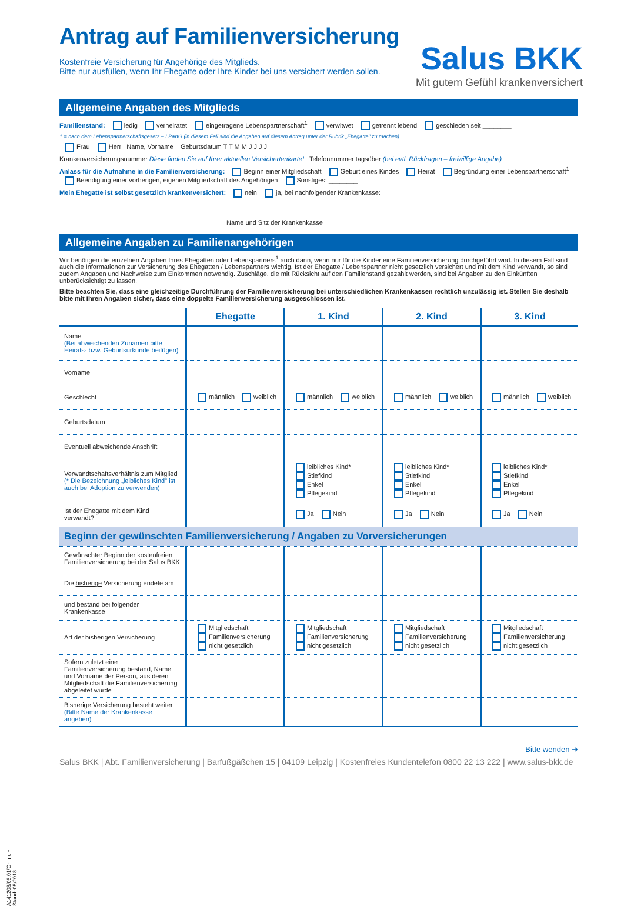Salus BKK
Mit gutem Gefühl krankenversichert
Antrag auf Familienversicherung
Kostenfreie Versicherung für Angehörige des Mitglieds.
Bitte nur ausfüllen, wenn Ihr Ehegatte oder Ihre Kinder bei uns versichert werden sollen.
Allgemeine Angaben des Mitglieds
Familienstand: ledig verheiratet eingetragene Lebenspartnerschaft<sup>1</sup> verwitwet getrennt lebend geschieden seit ________
1 = nach dem Lebenspartnerschaftsgesetz – LPartG (in diesem Fall sind die Angaben auf diesem Antrag unter der Rubrik „Ehegatte" zu machen)
Frau Herr Name, Vorname Geburtsdatum T T M M J J J J
Krankenversicherungsnummer Diese finden Sie auf Ihrer aktuellen Versichertenkarte! Telefonnummer tagsüber (bei evtl. Rückfragen – freiwillige Angabe)
Anlass für die Aufnahme in die Familienversicherung: Beginn einer Mitgliedschaft Geburt eines Kindes Heirat Begründung einer Lebenspartnerschaft<sup>1</sup>
Beendigung einer vorherigen, eigenen Mitgliedschaft des Angehörigen Sonstiges: ________
Mein Ehegatte ist selbst gesetzlich krankenversichert: nein ja, bei nachfolgender Krankenkasse:
Name und Sitz der Krankenkasse
Allgemeine Angaben zu Familienangehörigen
Wir benötigen die einzelnen Angaben Ihres Ehegatten oder Lebenspartners<sup>1</sup> auch dann, wenn nur für die Kinder eine Familienversicherung durchgeführt wird. In diesem Fall sind auch die Informationen zur Versicherung des Ehegatten / Lebenspartners wichtig. Ist der Ehegatte / Lebenspartner nicht gesetzlich versichert und mit dem Kind verwandt, so sind zudem Angaben und Nachweise zum Einkommen notwendig. Zuschläge, die mit Rücksicht auf den Familienstand gezahlt werden, sind bei Angaben zu den Einkünften unberücksichtigt zu lassen.
Bitte beachten Sie, dass eine gleichzeitige Durchführung der Familienversicherung bei unterschiedlichen Krankenkassen rechtlich unzulässig ist. Stellen Sie deshalb bitte mit Ihren Angaben sicher, dass eine doppelte Familienversicherung ausgeschlossen ist.
| | Ehegatte | 1. Kind | 2. Kind | 3. Kind |
| --- | --- | --- | --- | --- |
| Name (Bei abweichenden Zunamen bitte Heirats- bzw. Geburtsurkunde beifügen) | | | | |
| Vorname | | | | |
| Geschlecht | männlich weiblich | männlich weiblich | männlich weiblich | männlich weiblich |
| Geburtsdatum | | | | |
| Eventuell abweichende Anschrift | | | | |
| Verwandtschaftsverhältnis zum Mitglied (* Die Bezeichnung „leibliches Kind" ist auch bei Adoption zu verwenden) | | leibliches Kind* Stiefkind Enkel Pflegekind | leibliches Kind* Stiefkind Enkel Pflegekind | leibliches Kind* Stiefkind Enkel Pflegekind |
| Ist der Ehegatte mit dem Kind verwandt? | | Ja Nein | Ja Nein | Ja Nein |
| Beginn der gewünschten Familienversicherung / Angaben zu Vorversicherungen | | | | |
| Gewünschter Beginn der kostenfreien Familienversicherung bei der Salus BKK | | | | |
| Die bisherige Versicherung endete am | | | | |
| und bestand bei folgender Krankenkasse | | | | |
| Art der bisherigen Versicherung | Mitgliedschaft Familienversicherung nicht gesetzlich | Mitgliedschaft Familienversicherung nicht gesetzlich | Mitgliedschaft Familienversicherung nicht gesetzlich | Mitgliedschaft Familienversicherung nicht gesetzlich |
| Sofern zuletzt eine Familienversicherung bestand, Name und Vorname der Person, aus deren Mitgliedschaft die Familienversicherung abgeleitet wurde | | | | |
| Bisherige Versicherung besteht weiter (Bitte Name der Krankenkasse angeben) | | | | |
Bitte wenden ➜
Salus BKK | Abt. Familienversicherung | Barfußgäßchen 15 | 04109 Leipzig | Kostenfreies Kundentelefon 0800 22 13 222 | www.salus-bkk.de
A141208/06.01/Online • Stand: 05/2018